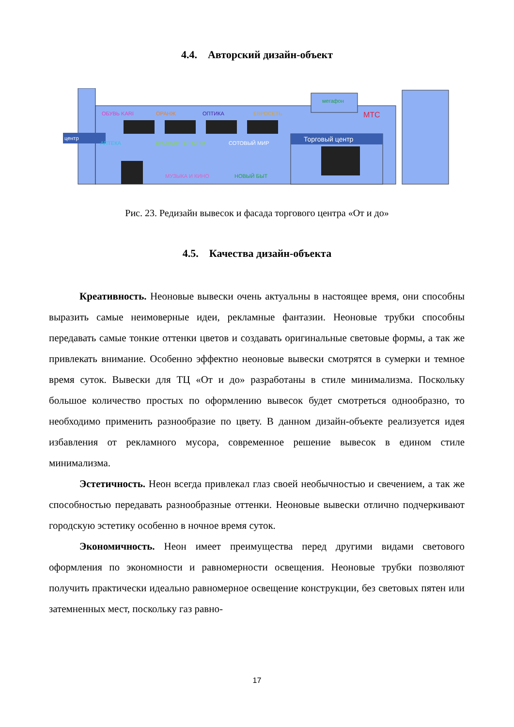4.4. Авторский дизайн-объект
центр
Торговый центр
ОБУВЬ KARI
ОРАНЖ
ОПТИКА
ЕВРОСЕТЬ
АПТЕКА
ДИСКАУНТЕР СТИК
СОТОВЫЙ МИР
МУЗЫКА И КИНО
НОВЫЙ БЫТ
мегафон
МТС
Рис. 23. Редизайн вывесок и фасада торгового центра «От и до»
4.5. Качества дизайн-объекта
Креативность. Неоновые вывески очень актуальны в настоящее время, они способны выразить самые неимоверные идеи, рекламные фантазии. Неоновые трубки способны передавать самые тонкие оттенки цветов и создавать оригинальные световые формы, а так же привлекать внимание. Особенно эффектно неоновые вывески смотрятся в сумерки и темное время суток. Вывески для ТЦ «От и до» разработаны в стиле минимализма. Поскольку большое количество простых по оформлению вывесок будет смотреться однообразно, то необходимо применить разнообразие по цвету. В данном дизайн-объекте реализуется идея избавления от рекламного мусора, современное решение вывесок в едином стиле минимализма.
Эстетичность. Неон всегда привлекал глаз своей необычностью и свечением, а так же способностью передавать разнообразные оттенки. Неоновые вывески отлично подчеркивают городскую эстетику особенно в ночное время суток.
Экономичность. Неон имеет преимущества перед другими видами светового оформления по экономности и равномерности освещения. Неоновые трубки позволяют получить практически идеально равномерное освещение конструкции, без световых пятен или затемненных мест, поскольку газ равно-
17